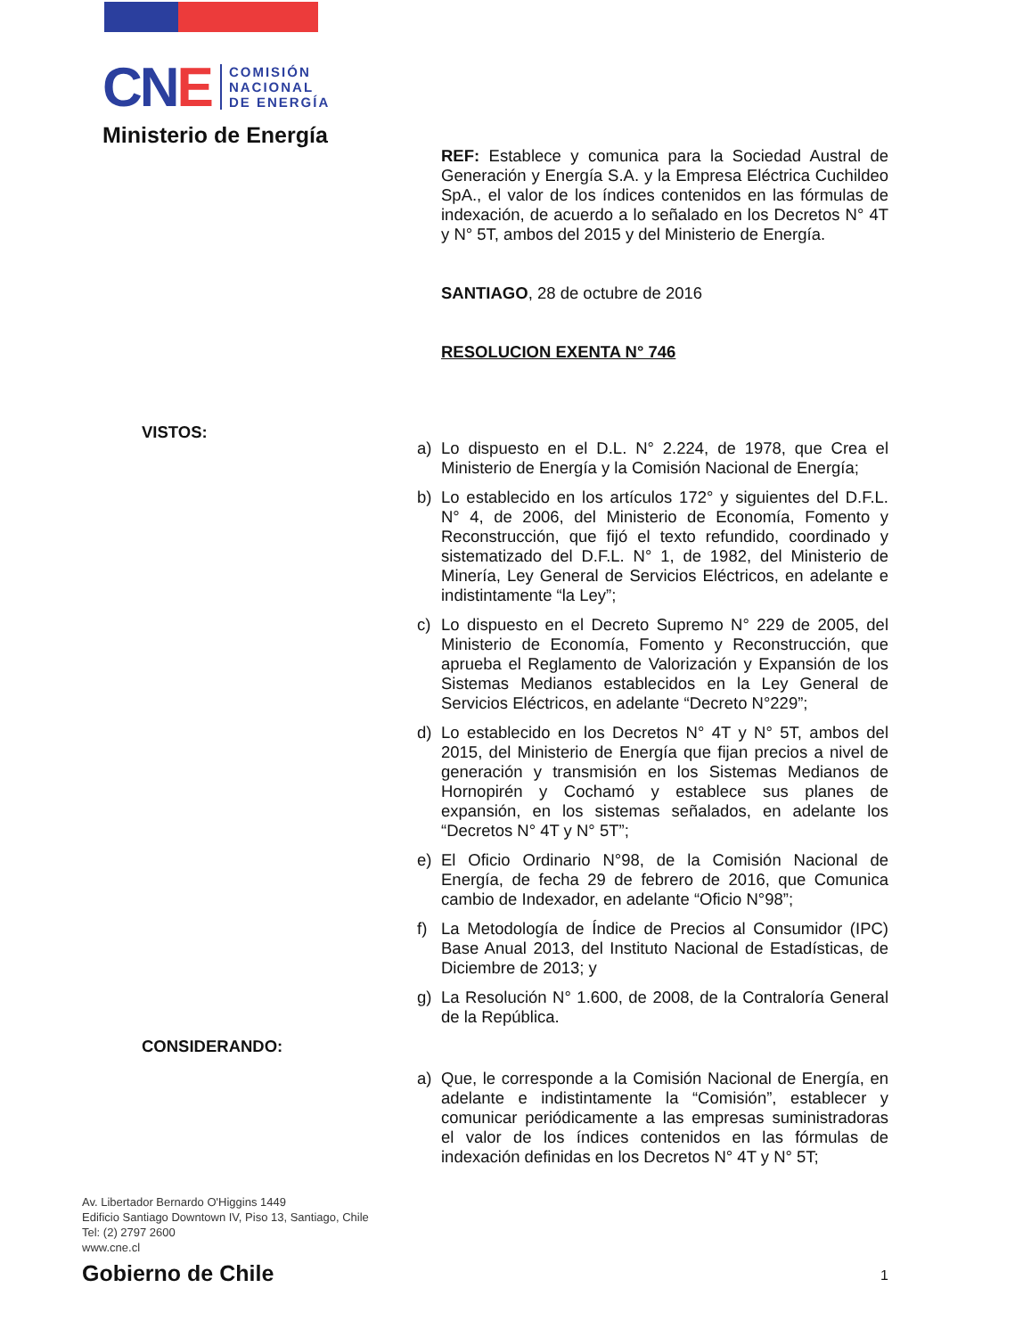CNE
COMISIÓN
NACIONAL
DE ENERGÍA
Ministerio de Energía
REF: Establece y comunica para la Sociedad Austral de Generación y Energía S.A. y la Empresa Eléctrica Cuchildeo SpA., el valor de los índices contenidos en las fórmulas de indexación, de acuerdo a lo señalado en los Decretos N° 4T y N° 5T, ambos del 2015 y del Ministerio de Energía.
SANTIAGO, 28 de octubre de 2016
RESOLUCION EXENTA N° 746
VISTOS:
a) Lo dispuesto en el D.L. N° 2.224, de 1978, que Crea el Ministerio de Energía y la Comisión Nacional de Energía;
b) Lo establecido en los artículos 172° y siguientes del D.F.L. N° 4, de 2006, del Ministerio de Economía, Fomento y Reconstrucción, que fijó el texto refundido, coordinado y sistematizado del D.F.L. N° 1, de 1982, del Ministerio de Minería, Ley General de Servicios Eléctricos, en adelante e indistintamente “la Ley”;
c) Lo dispuesto en el Decreto Supremo N° 229 de 2005, del Ministerio de Economía, Fomento y Reconstrucción, que aprueba el Reglamento de Valorización y Expansión de los Sistemas Medianos establecidos en la Ley General de Servicios Eléctricos, en adelante “Decreto N°229”;
d) Lo establecido en los Decretos N° 4T y N° 5T, ambos del 2015, del Ministerio de Energía que fijan precios a nivel de generación y transmisión en los Sistemas Medianos de Hornopirén y Cochamó y establece sus planes de expansión, en los sistemas señalados, en adelante los “Decretos N° 4T y N° 5T”;
e) El Oficio Ordinario N°98, de la Comisión Nacional de Energía, de fecha 29 de febrero de 2016, que Comunica cambio de Indexador, en adelante “Oficio N°98”;
f) La Metodología de Índice de Precios al Consumidor (IPC) Base Anual 2013, del Instituto Nacional de Estadísticas, de Diciembre de 2013; y
g) La Resolución N° 1.600, de 2008, de la Contraloría General de la República.
CONSIDERANDO:
a) Que, le corresponde a la Comisión Nacional de Energía, en adelante e indistintamente la “Comisión”, establecer y comunicar periódicamente a las empresas suministradoras el valor de los índices contenidos en las fórmulas de indexación definidas en los Decretos N° 4T y N° 5T;
Av. Libertador Bernardo O'Higgins 1449
Edificio Santiago Downtown IV, Piso 13, Santiago, Chile
Tel: (2) 2797 2600
www.cne.cl
Gobierno de Chile
1